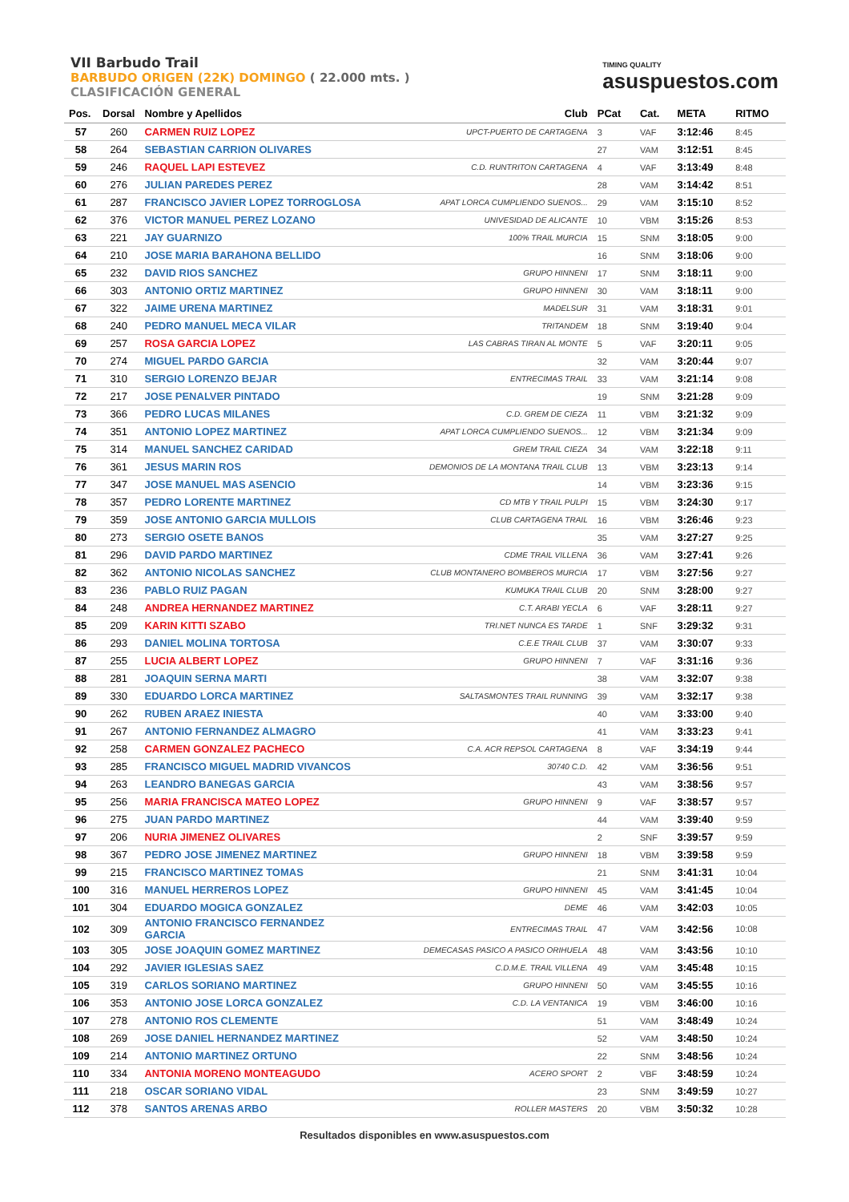VII Barbudo Trail
BARBUDO ORIGEN (22K) DOMINGO ( 22.000 mts. )
CLASIFICACIÓN GENERAL
TIMING QUALITY
asuspuestos.com
| Pos. | Dorsal | Nombre y Apellidos | Club | PCat | Cat. | META | RITMO |
| --- | --- | --- | --- | --- | --- | --- | --- |
| 57 | 260 | CARMEN RUIZ LOPEZ | UPCT-PUERTO DE CARTAGENA | 3 | VAF | 3:12:46 | 8:45 |
| 58 | 264 | SEBASTIAN CARRION OLIVARES | | 27 | VAM | 3:12:51 | 8:45 |
| 59 | 246 | RAQUEL LAPI ESTEVEZ | C.D. RUNTRITON CARTAGENA | 4 | VAF | 3:13:49 | 8:48 |
| 60 | 276 | JULIAN PAREDES PEREZ | | 28 | VAM | 3:14:42 | 8:51 |
| 61 | 287 | FRANCISCO JAVIER LOPEZ TORROGLOSA | APAT LORCA CUMPLIENDO SUENOS... | 29 | VAM | 3:15:10 | 8:52 |
| 62 | 376 | VICTOR MANUEL PEREZ LOZANO | UNIVESIDAD DE ALICANTE | 10 | VBM | 3:15:26 | 8:53 |
| 63 | 221 | JAY GUARNIZO | 100% TRAIL MURCIA | 15 | SNM | 3:18:05 | 9:00 |
| 64 | 210 | JOSE MARIA BARAHONA BELLIDO | | 16 | SNM | 3:18:06 | 9:00 |
| 65 | 232 | DAVID RIOS SANCHEZ | GRUPO HINNENI | 17 | SNM | 3:18:11 | 9:00 |
| 66 | 303 | ANTONIO ORTIZ MARTINEZ | GRUPO HINNENI | 30 | VAM | 3:18:11 | 9:00 |
| 67 | 322 | JAIME URENA MARTINEZ | MADELSUR | 31 | VAM | 3:18:31 | 9:01 |
| 68 | 240 | PEDRO MANUEL MECA VILAR | TRITANDEM | 18 | SNM | 3:19:40 | 9:04 |
| 69 | 257 | ROSA GARCIA LOPEZ | LAS CABRAS TIRAN AL MONTE | 5 | VAF | 3:20:11 | 9:05 |
| 70 | 274 | MIGUEL PARDO GARCIA | | 32 | VAM | 3:20:44 | 9:07 |
| 71 | 310 | SERGIO LORENZO BEJAR | ENTRECIMAS TRAIL | 33 | VAM | 3:21:14 | 9:08 |
| 72 | 217 | JOSE PENALVER PINTADO | | 19 | SNM | 3:21:28 | 9:09 |
| 73 | 366 | PEDRO LUCAS MILANES | C.D. GREM DE CIEZA | 11 | VBM | 3:21:32 | 9:09 |
| 74 | 351 | ANTONIO LOPEZ MARTINEZ | APAT LORCA CUMPLIENDO SUENOS... | 12 | VBM | 3:21:34 | 9:09 |
| 75 | 314 | MANUEL SANCHEZ CARIDAD | GREM TRAIL CIEZA | 34 | VAM | 3:22:18 | 9:11 |
| 76 | 361 | JESUS MARIN ROS | DEMONIOS DE LA MONTANA TRAIL CLUB | 13 | VBM | 3:23:13 | 9:14 |
| 77 | 347 | JOSE MANUEL MAS ASENCIO | | 14 | VBM | 3:23:36 | 9:15 |
| 78 | 357 | PEDRO LORENTE MARTINEZ | CD MTB Y TRAIL PULPI | 15 | VBM | 3:24:30 | 9:17 |
| 79 | 359 | JOSE ANTONIO GARCIA MULLOIS | CLUB CARTAGENA TRAIL | 16 | VBM | 3:26:46 | 9:23 |
| 80 | 273 | SERGIO OSETE BANOS | | 35 | VAM | 3:27:27 | 9:25 |
| 81 | 296 | DAVID PARDO MARTINEZ | CDME TRAIL VILLENA | 36 | VAM | 3:27:41 | 9:26 |
| 82 | 362 | ANTONIO NICOLAS SANCHEZ | CLUB MONTANERO BOMBEROS MURCIA | 17 | VBM | 3:27:56 | 9:27 |
| 83 | 236 | PABLO RUIZ PAGAN | KUMUKA TRAIL CLUB | 20 | SNM | 3:28:00 | 9:27 |
| 84 | 248 | ANDREA HERNANDEZ MARTINEZ | C.T. ARABI YECLA | 6 | VAF | 3:28:11 | 9:27 |
| 85 | 209 | KARIN KITTI SZABO | TRI.NET NUNCA ES TARDE | 1 | SNF | 3:29:32 | 9:31 |
| 86 | 293 | DANIEL MOLINA TORTOSA | C.E.E TRAIL CLUB | 37 | VAM | 3:30:07 | 9:33 |
| 87 | 255 | LUCIA ALBERT LOPEZ | GRUPO HINNENI | 7 | VAF | 3:31:16 | 9:36 |
| 88 | 281 | JOAQUIN SERNA MARTI | | 38 | VAM | 3:32:07 | 9:38 |
| 89 | 330 | EDUARDO LORCA MARTINEZ | SALTASMONTES TRAIL RUNNING | 39 | VAM | 3:32:17 | 9:38 |
| 90 | 262 | RUBEN ARAEZ INIESTA | | 40 | VAM | 3:33:00 | 9:40 |
| 91 | 267 | ANTONIO FERNANDEZ ALMAGRO | | 41 | VAM | 3:33:23 | 9:41 |
| 92 | 258 | CARMEN GONZALEZ PACHECO | C.A. ACR REPSOL CARTAGENA | 8 | VAF | 3:34:19 | 9:44 |
| 93 | 285 | FRANCISCO MIGUEL MADRID VIVANCOS | 30740 C.D. | 42 | VAM | 3:36:56 | 9:51 |
| 94 | 263 | LEANDRO BANEGAS GARCIA | | 43 | VAM | 3:38:56 | 9:57 |
| 95 | 256 | MARIA FRANCISCA MATEO LOPEZ | GRUPO HINNENI | 9 | VAF | 3:38:57 | 9:57 |
| 96 | 275 | JUAN PARDO MARTINEZ | | 44 | VAM | 3:39:40 | 9:59 |
| 97 | 206 | NURIA JIMENEZ OLIVARES | | 2 | SNF | 3:39:57 | 9:59 |
| 98 | 367 | PEDRO JOSE JIMENEZ MARTINEZ | GRUPO HINNENI | 18 | VBM | 3:39:58 | 9:59 |
| 99 | 215 | FRANCISCO MARTINEZ TOMAS | | 21 | SNM | 3:41:31 | 10:04 |
| 100 | 316 | MANUEL HERREROS LOPEZ | GRUPO HINNENI | 45 | VAM | 3:41:45 | 10:04 |
| 101 | 304 | EDUARDO MOGICA GONZALEZ | DEME | 46 | VAM | 3:42:03 | 10:05 |
| 102 | 309 | ANTONIO FRANCISCO FERNANDEZ GARCIA | ENTRECIMAS TRAIL | 47 | VAM | 3:42:56 | 10:08 |
| 103 | 305 | JOSE JOAQUIN GOMEZ MARTINEZ | DEMECASAS PASICO A PASICO ORIHUELA | 48 | VAM | 3:43:56 | 10:10 |
| 104 | 292 | JAVIER IGLESIAS SAEZ | C.D.M.E. TRAIL VILLENA | 49 | VAM | 3:45:48 | 10:15 |
| 105 | 319 | CARLOS SORIANO MARTINEZ | GRUPO HINNENI | 50 | VAM | 3:45:55 | 10:16 |
| 106 | 353 | ANTONIO JOSE LORCA GONZALEZ | C.D. LA VENTANICA | 19 | VBM | 3:46:00 | 10:16 |
| 107 | 278 | ANTONIO ROS CLEMENTE | | 51 | VAM | 3:48:49 | 10:24 |
| 108 | 269 | JOSE DANIEL HERNANDEZ MARTINEZ | | 52 | VAM | 3:48:50 | 10:24 |
| 109 | 214 | ANTONIO MARTINEZ ORTUNO | | 22 | SNM | 3:48:56 | 10:24 |
| 110 | 334 | ANTONIA MORENO MONTEAGUDO | ACERO SPORT | 2 | VBF | 3:48:59 | 10:24 |
| 111 | 218 | OSCAR SORIANO VIDAL | | 23 | SNM | 3:49:59 | 10:27 |
| 112 | 378 | SANTOS ARENAS ARBO | ROLLER MASTERS | 20 | VBM | 3:50:32 | 10:28 |
Resultados disponibles en www.asuspuestos.com